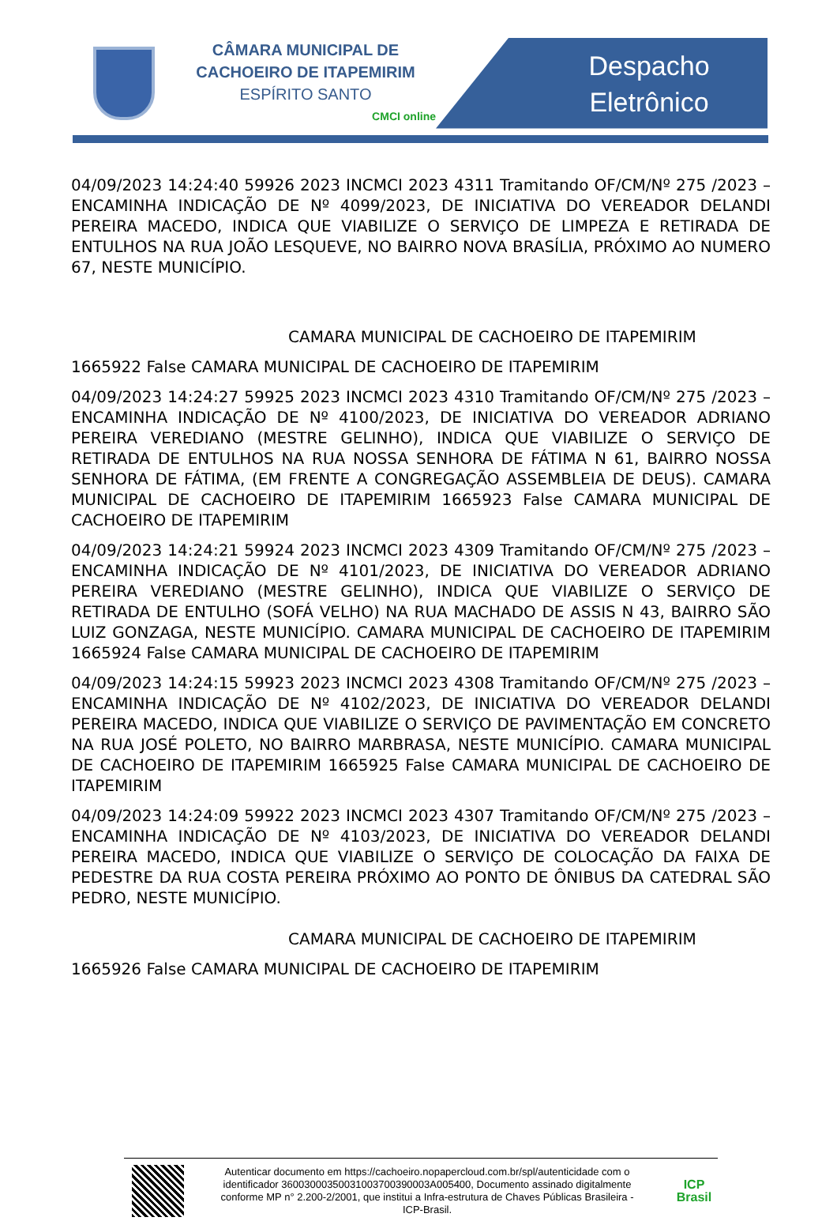CÂMARA MUNICIPAL DE
CACHOEIRO DE ITAPEMIRIM
ESPÍRITO SANTO
CMCI online
Despacho
Eletrônico
04/09/2023 14:24:40 59926 2023 INCMCI 2023 4311 Tramitando OF/CM/Nº 275 /2023 – ENCAMINHA INDICAÇÃO DE Nº 4099/2023, DE INICIATIVA DO VEREADOR DELANDI PEREIRA MACEDO, INDICA QUE VIABILIZE O SERVIÇO DE LIMPEZA E RETIRADA DE ENTULHOS NA RUA JOÃO LESQUEVE, NO BAIRRO NOVA BRASÍLIA, PRÓXIMO AO NUMERO 67, NESTE MUNICÍPIO.
CAMARA MUNICIPAL DE CACHOEIRO DE ITAPEMIRIM
1665922 False CAMARA MUNICIPAL DE CACHOEIRO DE ITAPEMIRIM
04/09/2023 14:24:27 59925 2023 INCMCI 2023 4310 Tramitando OF/CM/Nº 275 /2023 – ENCAMINHA INDICAÇÃO DE Nº 4100/2023, DE INICIATIVA DO VEREADOR ADRIANO PEREIRA VEREDIANO (MESTRE GELINHO), INDICA QUE VIABILIZE O SERVIÇO DE RETIRADA DE ENTULHOS NA RUA NOSSA SENHORA DE FÁTIMA N 61, BAIRRO NOSSA SENHORA DE FÁTIMA, (EM FRENTE A CONGREGAÇÃO ASSEMBLEIA DE DEUS). CAMARA MUNICIPAL DE CACHOEIRO DE ITAPEMIRIM 1665923 False CAMARA MUNICIPAL DE CACHOEIRO DE ITAPEMIRIM
04/09/2023 14:24:21 59924 2023 INCMCI 2023 4309 Tramitando OF/CM/Nº 275 /2023 – ENCAMINHA INDICAÇÃO DE Nº 4101/2023, DE INICIATIVA DO VEREADOR ADRIANO PEREIRA VEREDIANO (MESTRE GELINHO), INDICA QUE VIABILIZE O SERVIÇO DE RETIRADA DE ENTULHO (SOFÁ VELHO) NA RUA MACHADO DE ASSIS N 43, BAIRRO SÃO LUIZ GONZAGA, NESTE MUNICÍPIO. CAMARA MUNICIPAL DE CACHOEIRO DE ITAPEMIRIM 1665924 False CAMARA MUNICIPAL DE CACHOEIRO DE ITAPEMIRIM
04/09/2023 14:24:15 59923 2023 INCMCI 2023 4308 Tramitando OF/CM/Nº 275 /2023 – ENCAMINHA INDICAÇÃO DE Nº 4102/2023, DE INICIATIVA DO VEREADOR DELANDI PEREIRA MACEDO, INDICA QUE VIABILIZE O SERVIÇO DE PAVIMENTAÇÃO EM CONCRETO NA RUA JOSÉ POLETO, NO BAIRRO MARBRASA, NESTE MUNICÍPIO. CAMARA MUNICIPAL DE CACHOEIRO DE ITAPEMIRIM 1665925 False CAMARA MUNICIPAL DE CACHOEIRO DE ITAPEMIRIM
04/09/2023 14:24:09 59922 2023 INCMCI 2023 4307 Tramitando OF/CM/Nº 275 /2023 – ENCAMINHA INDICAÇÃO DE Nº 4103/2023, DE INICIATIVA DO VEREADOR DELANDI PEREIRA MACEDO, INDICA QUE VIABILIZE O SERVIÇO DE COLOCAÇÃO DA FAIXA DE PEDESTRE DA RUA COSTA PEREIRA PRÓXIMO AO PONTO DE ÔNIBUS DA CATEDRAL SÃO PEDRO, NESTE MUNICÍPIO.
CAMARA MUNICIPAL DE CACHOEIRO DE ITAPEMIRIM
1665926 False CAMARA MUNICIPAL DE CACHOEIRO DE ITAPEMIRIM
Autenticar documento em https://cachoeiro.nopapercloud.com.br/spl/autenticidade com o identificador 36003000350031003700390003A005400, Documento assinado digitalmente conforme MP n° 2.200-2/2001, que institui a Infra-estrutura de Chaves Públicas Brasileira - ICP-Brasil.
ICP
Brasil